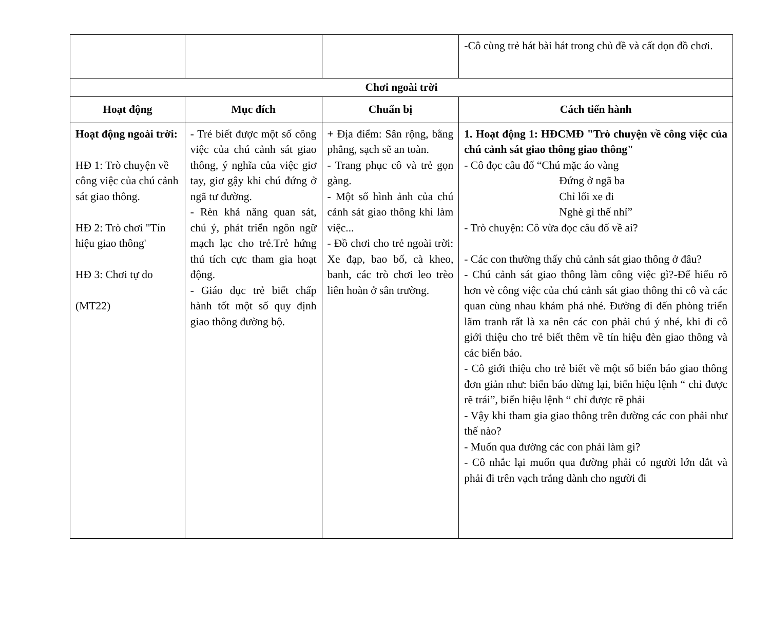| | | | -Cô cùng trẻ hát bài hát trong chủ đề và cất dọn đồ chơi. |
| Chơi ngoài trời | | | |
| Hoạt động | Mục đích | Chuẩn bị | Cách tiến hành |
| Hoạt động ngoài trời: HĐ 1: Trò chuyện về công việc của chú cảnh sát giao thông. HĐ 2: Trò chơi "Tín hiệu giao thông' HĐ 3: Chơi tự do (MT22) | - Trẻ biết được một số công việc của chú cảnh sát giao thông, ý nghĩa của việc giơ tay, giơ gậy khi chú đứng ở ngã tư đường. - Rèn khả năng quan sát, chú ý, phát triển ngôn ngữ mạch lạc cho trẻ.Trẻ hứng thú tích cực tham gia hoạt động. - Giáo dục trẻ biết chấp hành tốt một số quy định giao thông đường bộ. | + Địa điểm: Sân rộng, bằng phẳng, sạch sẽ an toàn. - Trang phục cô và trẻ gọn gàng. - Một số hình ảnh của chú cảnh sát giao thông khi làm việc... - Đồ chơi cho trẻ ngoài trời: Xe đạp, bao bố, cà kheo, banh, các trò chơi leo trèo liên hoàn ở sân trường. | 1. Hoạt động 1: HĐCMĐ "Trò chuyện về công việc của chú cảnh sát giao thông giao thông" - Cô đọc câu đố “Chú mặc áo vàng Đứng ở ngã ba Chỉ lối xe đi Nghè gì thế nhỉ” - Trò chuyện: Cô vừa đọc câu đố về ai? - Các con thường thấy chủ cảnh sát giao thông ở đâu? - Chú cảnh sát giao thông làm công việc gì?-Để hiểu rõ hơn vè công việc của chú cảnh sát giao thông thi cô và các quan cùng nhau khám phá nhé. Đường đi đến phòng triển lãm tranh rất là xa nên các con phải chú ý nhé, khi đi cô giới thiệu cho trẻ biết thêm về tín hiệu đèn giao thông và các biển báo. - Cô giới thiệu cho trẻ biết về một số biển báo giao thông đơn giản như: biển báo dừng lại, biển hiệu lệnh “ chỉ được rẽ trái”, biển hiệu lệnh “ chỉ được rẽ phải - Vậy khi tham gia giao thông trên đường các con phải như thế nào? - Muốn qua đường các con phải làm gì? - Cô nhắc lại muốn qua đường phải có người lớn dắt và phải đi trên vạch trắng dành cho người đi |